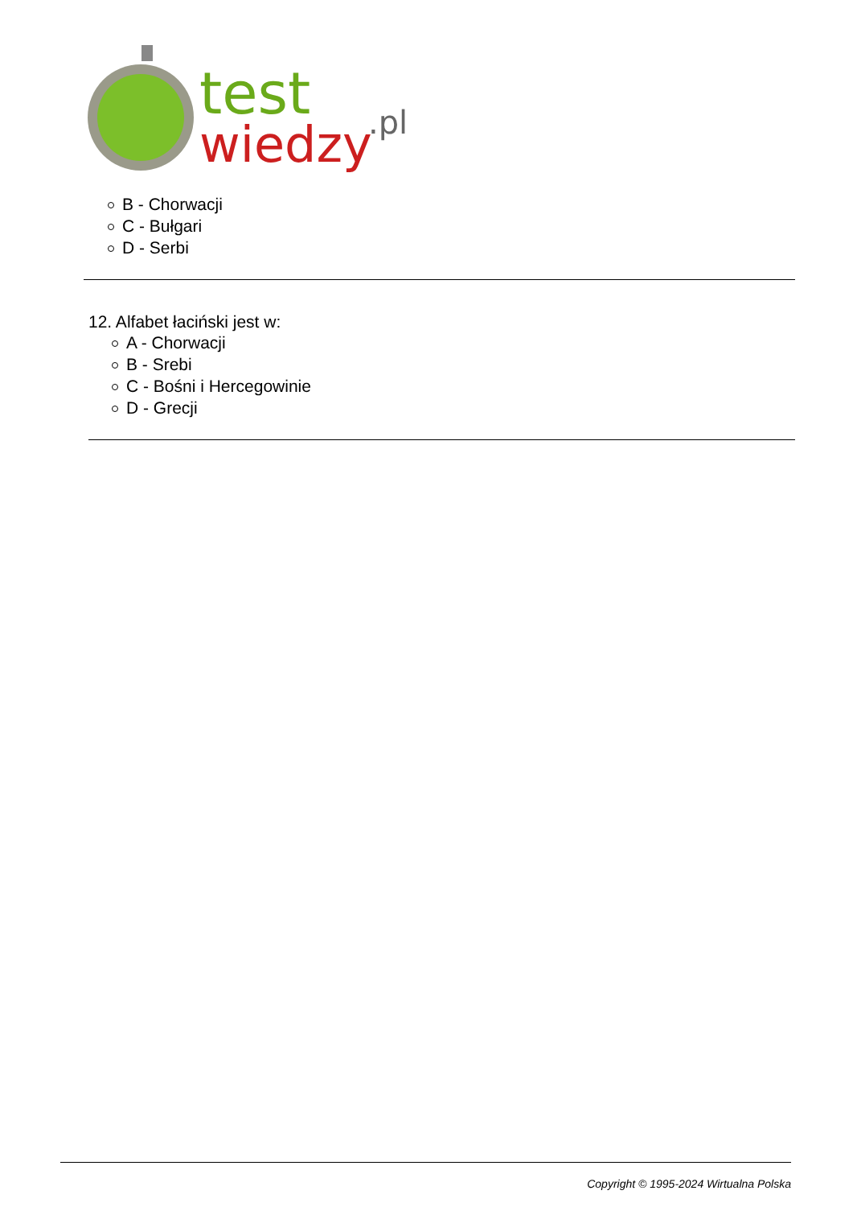test
wiedzy
.pl
B - Chorwacji
C - Bułgari
D - Serbi
12. Alfabet łaciński jest w:
A - Chorwacji
B - Srebi
C - Bośni i Hercegowinie
D - Grecji
Copyright © 1995-2024 Wirtualna Polska